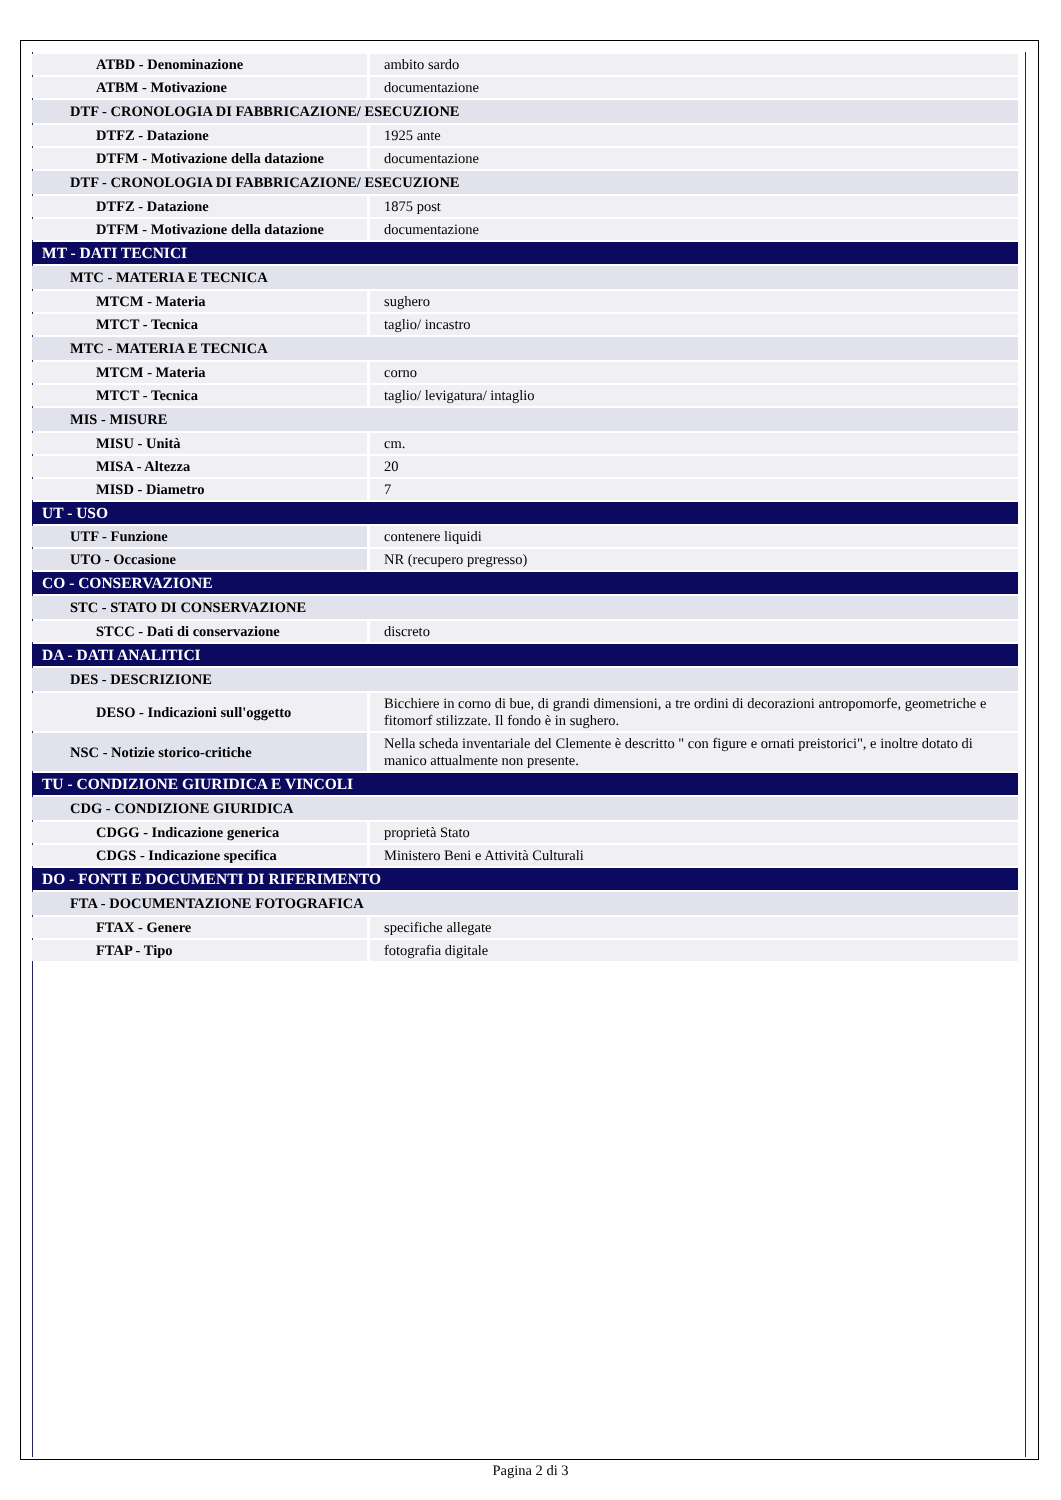| ATBD - Denominazione | ambito sardo |
| ATBM - Motivazione | documentazione |
| DTF - CRONOLOGIA DI FABBRICAZIONE/ ESECUZIONE | |
| DTFZ - Datazione | 1925 ante |
| DTFM - Motivazione della datazione | documentazione |
| DTF - CRONOLOGIA DI FABBRICAZIONE/ ESECUZIONE | |
| DTFZ - Datazione | 1875 post |
| DTFM - Motivazione della datazione | documentazione |
| MT - DATI TECNICI | |
| MTC - MATERIA E TECNICA | |
| MTCM - Materia | sughero |
| MTCT - Tecnica | taglio/ incastro |
| MTC - MATERIA E TECNICA | |
| MTCM - Materia | corno |
| MTCT - Tecnica | taglio/ levigatura/ intaglio |
| MIS - MISURE | |
| MISU - Unità | cm. |
| MISA - Altezza | 20 |
| MISD - Diametro | 7 |
| UT - USO | |
| UTF - Funzione | contenere liquidi |
| UTO - Occasione | NR (recupero pregresso) |
| CO - CONSERVAZIONE | |
| STC - STATO DI CONSERVAZIONE | |
| STCC - Dati di conservazione | discreto |
| DA - DATI ANALITICI | |
| DES - DESCRIZIONE | |
| DESO - Indicazioni sull'oggetto | Bicchiere in corno di bue, di grandi dimensioni, a tre ordini di decorazioni antropomorfe, geometriche e fitomorf stilizzate. Il fondo è in sughero. |
| NSC - Notizie storico-critiche | Nella scheda inventariale del Clemente è descritto " con figure e ornati preistorici", e inoltre dotato di manico attualmente non presente. |
| TU - CONDIZIONE GIURIDICA E VINCOLI | |
| CDG - CONDIZIONE GIURIDICA | |
| CDGG - Indicazione generica | proprietà Stato |
| CDGS - Indicazione specifica | Ministero Beni e Attività Culturali |
| DO - FONTI E DOCUMENTI DI RIFERIMENTO | |
| FTA - DOCUMENTAZIONE FOTOGRAFICA | |
| FTAX - Genere | specifiche allegate |
| FTAP - Tipo | fotografia digitale |
Pagina 2 di 3